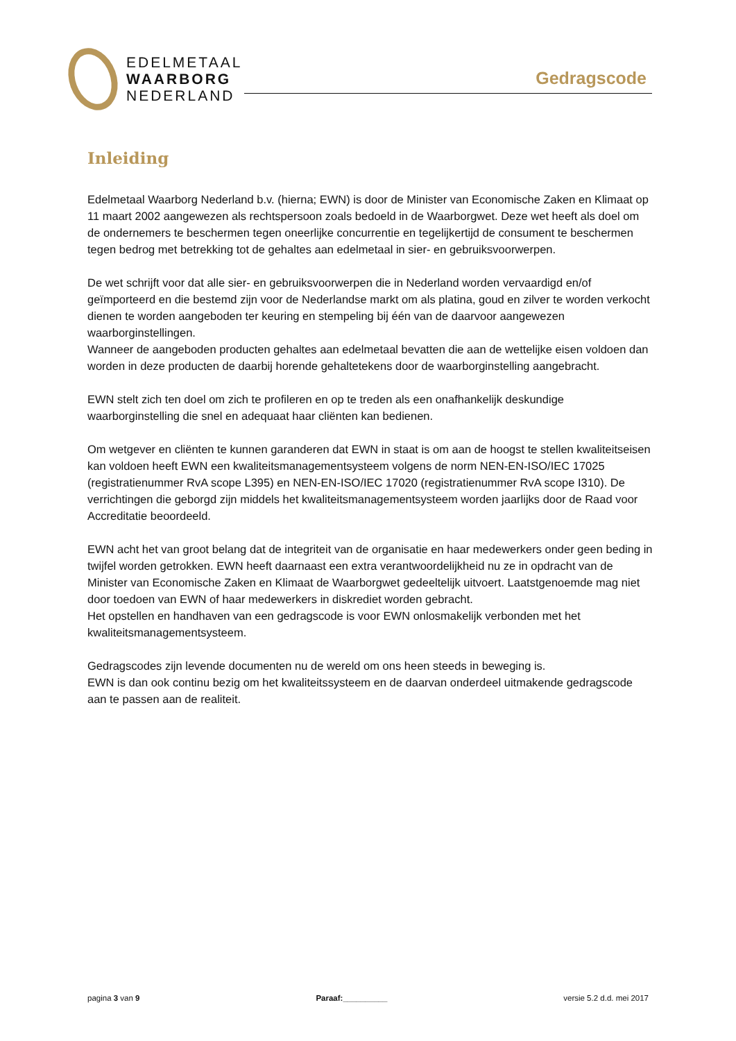EDELMETAAL
WAARBORG
NEDERLAND
Gedragscode
Inleiding
Edelmetaal Waarborg Nederland b.v. (hierna; EWN) is door de Minister van Economische Zaken en Klimaat op 11 maart 2002 aangewezen als rechtspersoon zoals bedoeld in de Waarborgwet. Deze wet heeft als doel om de ondernemers te beschermen tegen oneerlijke concurrentie en tegelijkertijd de consument te beschermen tegen bedrog met betrekking tot de gehaltes aan edelmetaal in sier- en gebruiksvoorwerpen.
De wet schrijft voor dat alle sier- en gebruiksvoorwerpen die in Nederland worden vervaardigd en/of geïmporteerd en die bestemd zijn voor de Nederlandse markt om als platina, goud en zilver te worden verkocht dienen te worden aangeboden ter keuring en stempeling bij één van de daarvoor aangewezen waarborginstellingen.
Wanneer de aangeboden producten gehaltes aan edelmetaal bevatten die aan de wettelijke eisen voldoen dan worden in deze producten de daarbij horende gehaltetekens door de waarborginstelling aangebracht.
EWN stelt zich ten doel om zich te profileren en op te treden als een onafhankelijk deskundige waarborginstelling die snel en adequaat haar cliënten kan bedienen.
Om wetgever en cliënten te kunnen garanderen dat EWN in staat is om aan de hoogst te stellen kwaliteitseisen kan voldoen heeft EWN een kwaliteitsmanagementsysteem volgens de norm NEN-EN-ISO/IEC 17025 (registratienummer RvA scope L395) en NEN-EN-ISO/IEC 17020 (registratienummer RvA scope I310). De verrichtingen die geborgd zijn middels het kwaliteitsmanagementsysteem worden jaarlijks door de Raad voor Accreditatie beoordeeld.
EWN acht het van groot belang dat de integriteit van de organisatie en haar medewerkers onder geen beding in twijfel worden getrokken. EWN heeft daarnaast een extra verantwoordelijkheid nu ze in opdracht van de Minister van Economische Zaken en Klimaat de Waarborgwet gedeeltelijk uitvoert. Laatstgenoemde mag niet door toedoen van EWN of haar medewerkers in diskrediet worden gebracht.
Het opstellen en handhaven van een gedragscode is voor EWN onlosmakelijk verbonden met het kwaliteitsmanagementsysteem.
Gedragscodes zijn levende documenten nu de wereld om ons heen steeds in beweging is.
EWN is dan ook continu bezig om het kwaliteitssysteem en de daarvan onderdeel uitmakende gedragscode aan te passen aan de realiteit.
pagina 3 van 9 Paraaf:__________ versie 5.2 d.d. mei 2017